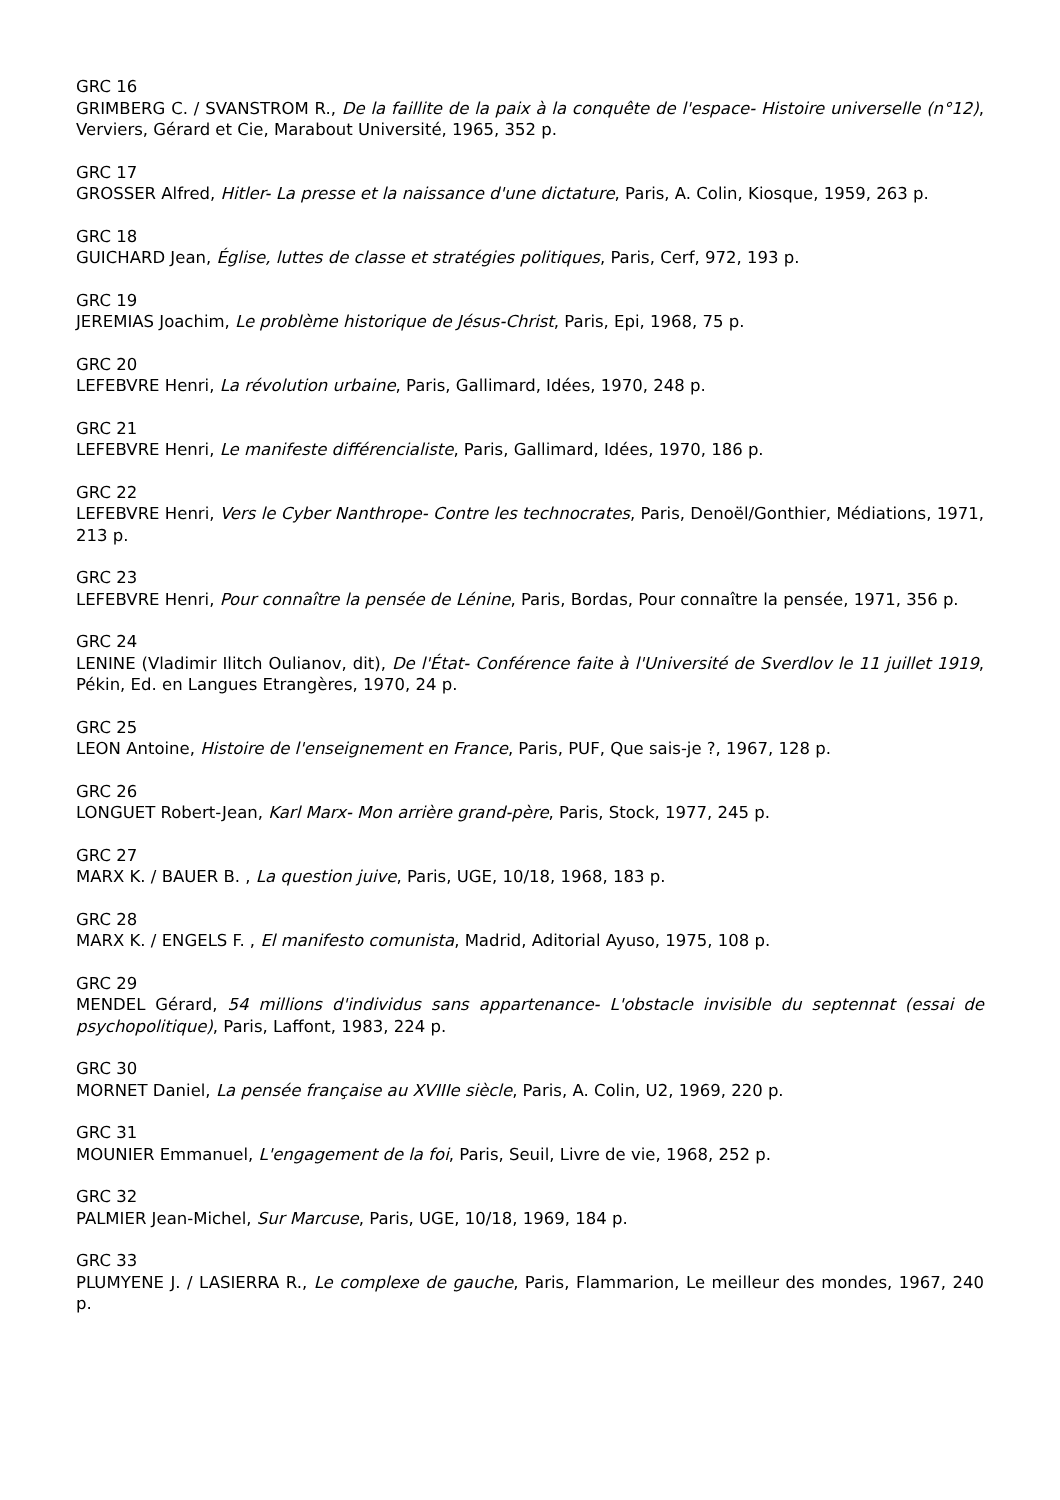GRC 16
GRIMBERG C. / SVANSTROM R., De la faillite de la paix à la conquête de l'espace- Histoire universelle (n°12), Verviers, Gérard et Cie, Marabout Université, 1965, 352 p.
GRC 17
GROSSER Alfred, Hitler- La presse et la naissance d'une dictature, Paris, A. Colin, Kiosque, 1959, 263 p.
GRC 18
GUICHARD Jean, Église, luttes de classe et stratégies politiques, Paris, Cerf, 972, 193 p.
GRC 19
JEREMIAS Joachim, Le problème historique de Jésus-Christ, Paris, Epi, 1968, 75 p.
GRC 20
LEFEBVRE Henri, La révolution urbaine, Paris, Gallimard, Idées, 1970, 248 p.
GRC 21
LEFEBVRE Henri, Le manifeste différencialiste, Paris, Gallimard, Idées, 1970, 186 p.
GRC 22
LEFEBVRE Henri, Vers le Cyber Nanthrope- Contre les technocrates, Paris, Denoël/Gonthier, Médiations, 1971, 213 p.
GRC 23
LEFEBVRE Henri, Pour connaître la pensée de Lénine, Paris, Bordas, Pour connaître la pensée, 1971, 356 p.
GRC 24
LENINE (Vladimir Ilitch Oulianov, dit), De l'État- Conférence faite à l'Université de Sverdlov le 11 juillet 1919, Pékin, Ed. en Langues Etrangères, 1970, 24 p.
GRC 25
LEON Antoine, Histoire de l'enseignement en France, Paris, PUF, Que sais-je ?, 1967, 128 p.
GRC 26
LONGUET Robert-Jean, Karl Marx- Mon arrière grand-père, Paris, Stock, 1977, 245 p.
GRC 27
MARX K. / BAUER B. , La question juive, Paris, UGE, 10/18, 1968, 183 p.
GRC 28
MARX K. / ENGELS F. , El manifesto comunista, Madrid, Aditorial Ayuso, 1975, 108 p.
GRC 29
MENDEL Gérard, 54 millions d'individus sans appartenance- L'obstacle invisible du septennat (essai de psychopolitique), Paris, Laffont, 1983, 224 p.
GRC 30
MORNET Daniel, La pensée française au XVIIIe siècle, Paris, A. Colin, U2, 1969, 220 p.
GRC 31
MOUNIER Emmanuel, L'engagement de la foi, Paris, Seuil, Livre de vie, 1968, 252 p.
GRC 32
PALMIER Jean-Michel, Sur Marcuse, Paris, UGE, 10/18, 1969, 184 p.
GRC 33
PLUMYENE J. / LASIERRA R., Le complexe de gauche, Paris, Flammarion, Le meilleur des mondes, 1967, 240 p.